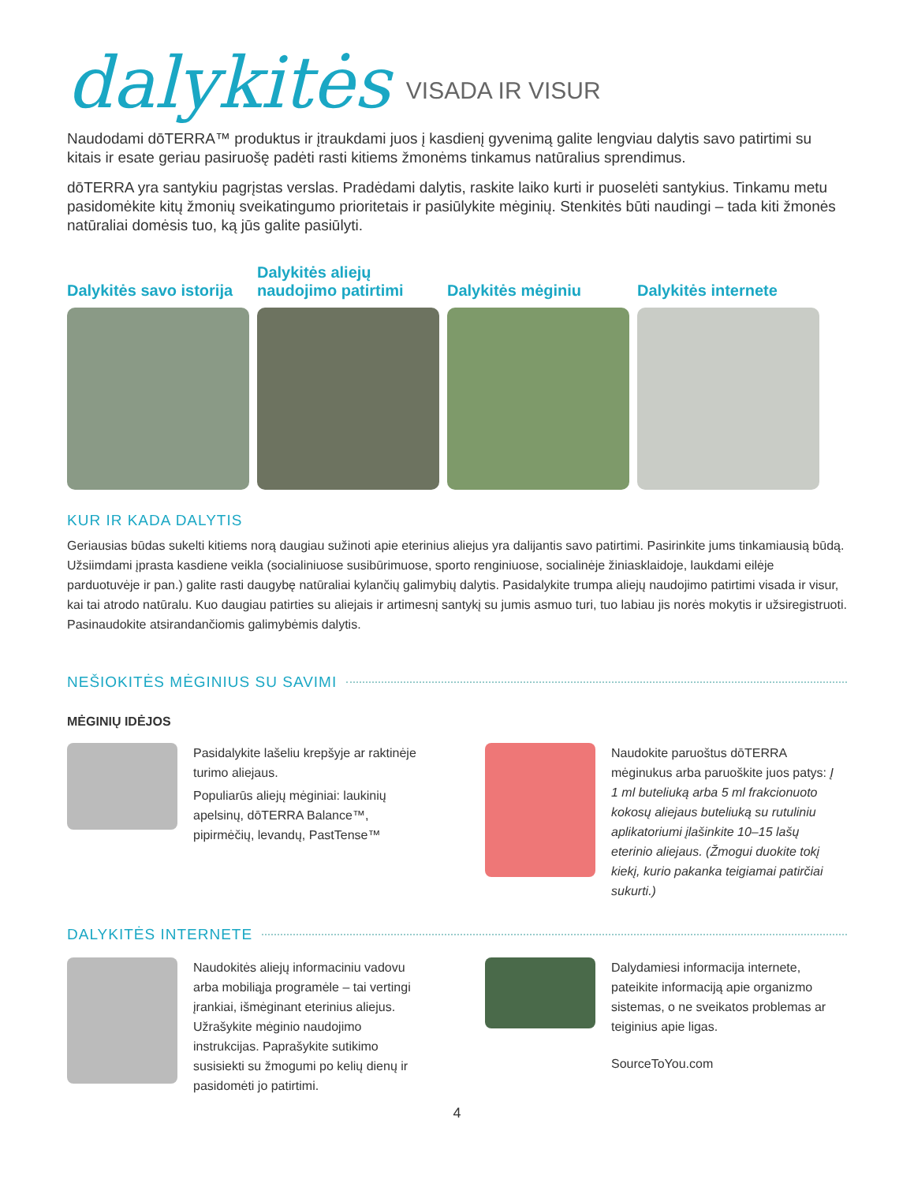dalykitės
VISADA IR VISUR
Naudodami dōTERRA™ produktus ir įtraukdami juos į kasdienį gyvenimą galite lengviau dalytis savo patirtimi su kitais ir esate geriau pasiruošę padėti rasti kitiems žmonėms tinkamus natūralius sprendimus.
dōTERRA yra santykiu pagrįstas verslas. Pradėdami dalytis, raskite laiko kurti ir puoselėti santykius. Tinkamu metu pasidomėkite kitų žmonių sveikatingumo prioritetais ir pasiūlykite mėginių. Stenkitės būti naudingi – tada kiti žmonės natūraliai domėsis tuo, ką jūs galite pasiūlyti.
Dalykitės savo istorija Dalykitės aliejų naudojimo patirtimi
Dalykitės mėginiu Dalykitės internete
KUR IR KADA DALYTIS
Geriausias būdas sukelti kitiems norą daugiau sužinoti apie eterinius aliejus yra dalijantis savo patirtimi. Pasirinkite jums tinkamiausią būdą. Užsiimdami įprasta kasdiene veikla (socialiniuose susibūrimuose, sporto renginiuose, socialinėje žinias­klaidoje, laukdami eilėje parduotuvėje ir pan.) galite rasti daugybę natūraliai kylančių galimybių dalytis. Pasidalykite trumpa aliejų naudojimo patirtimi visada ir visur, kai tai atrodo natūralu. Kuo daugiau patirties su aliejais ir artimesnį santykį su jumis asmuo turi, tuo labiau jis norės mokytis ir užsiregistruoti. Pasinaudokite atsirandančiomis galimybėmis dalytis.
NEŠIOKITĖS MĖGINIUS SU SAVIMI
MĖGINIŲ IDĖJOS
Pasidalykite lašeliu krepšyje ar raktinėje turimo aliejaus.
Populiarūs aliejų mėginiai: laukinių apelsinų, dōTERRA Balance™, pipirmėčių, levandų, PastTense™
Naudokite paruoštus dōTERRA mėginukus arba paruoškite juos patys: Į 1 ml buteliuką arba 5 ml frakcionuoto kokosų aliejaus buteliuką su rutuliniu aplikatoriumi įlašinkite 10–15 lašų eterinio aliejaus. (Žmogui duokite tokį kiekį, kurio pakanka teigiamai patirčiai sukurti.)
DALYKITĖS INTERNETE
Naudokitės aliejų informaciniu vadovu arba mobiliąja programėle – tai vertingi įrankiai, išmėginant eterinius aliejus. Užrašykite mėginio naudojimo instrukcijas. Paprašykite sutikimo susisiekti su žmogumi po kelių dienų ir pasidomėti jo patirtimi.
Dalydamiesi informacija internete, pateikite informaciją apie organizmo sistemas, o ne sveikatos problemas ar teiginius apie ligas.
SourceToYou.com
4